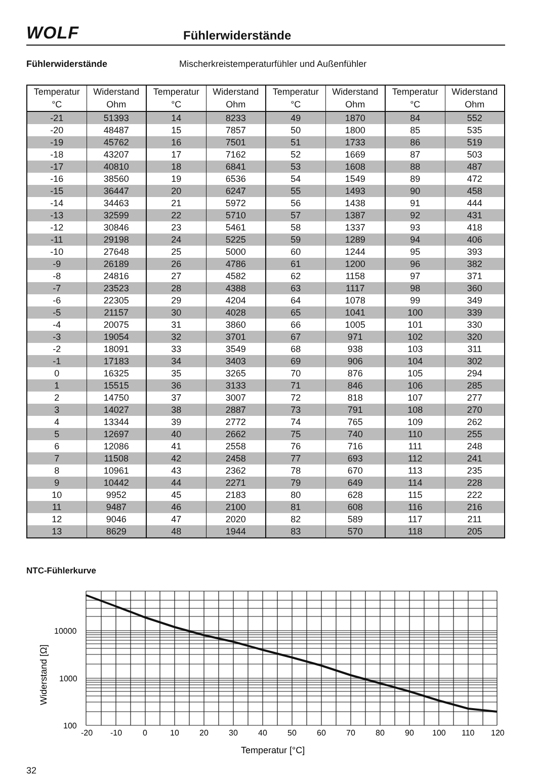WOLF
Fühlerwiderstände
Fühlerwiderstände Mischerkreistemperaturfühler und Außenfühler
| Temperatur | Widerstand | Temperatur | Widerstand | Temperatur | Widerstand | Temperatur | Widerstand |
| --- | --- | --- | --- | --- | --- | --- | --- |
| °C | Ohm | °C | Ohm | °C | Ohm | °C | Ohm |
| -21 | 51393 | 14 | 8233 | 49 | 1870 | 84 | 552 |
| -20 | 48487 | 15 | 7857 | 50 | 1800 | 85 | 535 |
| -19 | 45762 | 16 | 7501 | 51 | 1733 | 86 | 519 |
| -18 | 43207 | 17 | 7162 | 52 | 1669 | 87 | 503 |
| -17 | 40810 | 18 | 6841 | 53 | 1608 | 88 | 487 |
| -16 | 38560 | 19 | 6536 | 54 | 1549 | 89 | 472 |
| -15 | 36447 | 20 | 6247 | 55 | 1493 | 90 | 458 |
| -14 | 34463 | 21 | 5972 | 56 | 1438 | 91 | 444 |
| -13 | 32599 | 22 | 5710 | 57 | 1387 | 92 | 431 |
| -12 | 30846 | 23 | 5461 | 58 | 1337 | 93 | 418 |
| -11 | 29198 | 24 | 5225 | 59 | 1289 | 94 | 406 |
| -10 | 27648 | 25 | 5000 | 60 | 1244 | 95 | 393 |
| -9 | 26189 | 26 | 4786 | 61 | 1200 | 96 | 382 |
| -8 | 24816 | 27 | 4582 | 62 | 1158 | 97 | 371 |
| -7 | 23523 | 28 | 4388 | 63 | 1117 | 98 | 360 |
| -6 | 22305 | 29 | 4204 | 64 | 1078 | 99 | 349 |
| -5 | 21157 | 30 | 4028 | 65 | 1041 | 100 | 339 |
| -4 | 20075 | 31 | 3860 | 66 | 1005 | 101 | 330 |
| -3 | 19054 | 32 | 3701 | 67 | 971 | 102 | 320 |
| -2 | 18091 | 33 | 3549 | 68 | 938 | 103 | 311 |
| -1 | 17183 | 34 | 3403 | 69 | 906 | 104 | 302 |
| 0 | 16325 | 35 | 3265 | 70 | 876 | 105 | 294 |
| 1 | 15515 | 36 | 3133 | 71 | 846 | 106 | 285 |
| 2 | 14750 | 37 | 3007 | 72 | 818 | 107 | 277 |
| 3 | 14027 | 38 | 2887 | 73 | 791 | 108 | 270 |
| 4 | 13344 | 39 | 2772 | 74 | 765 | 109 | 262 |
| 5 | 12697 | 40 | 2662 | 75 | 740 | 110 | 255 |
| 6 | 12086 | 41 | 2558 | 76 | 716 | 111 | 248 |
| 7 | 11508 | 42 | 2458 | 77 | 693 | 112 | 241 |
| 8 | 10961 | 43 | 2362 | 78 | 670 | 113 | 235 |
| 9 | 10442 | 44 | 2271 | 79 | 649 | 114 | 228 |
| 10 | 9952 | 45 | 2183 | 80 | 628 | 115 | 222 |
| 11 | 9487 | 46 | 2100 | 81 | 608 | 116 | 216 |
| 12 | 9046 | 47 | 2020 | 82 | 589 | 117 | 211 |
| 13 | 8629 | 48 | 1944 | 83 | 570 | 118 | 205 |
NTC-Fühlerkurve
10000
1000
100
-20
-10
0
10
20
30
40
50
60
70
80
90
100
110
120
Temperatur [°C]
Widerstand [Ω]
32